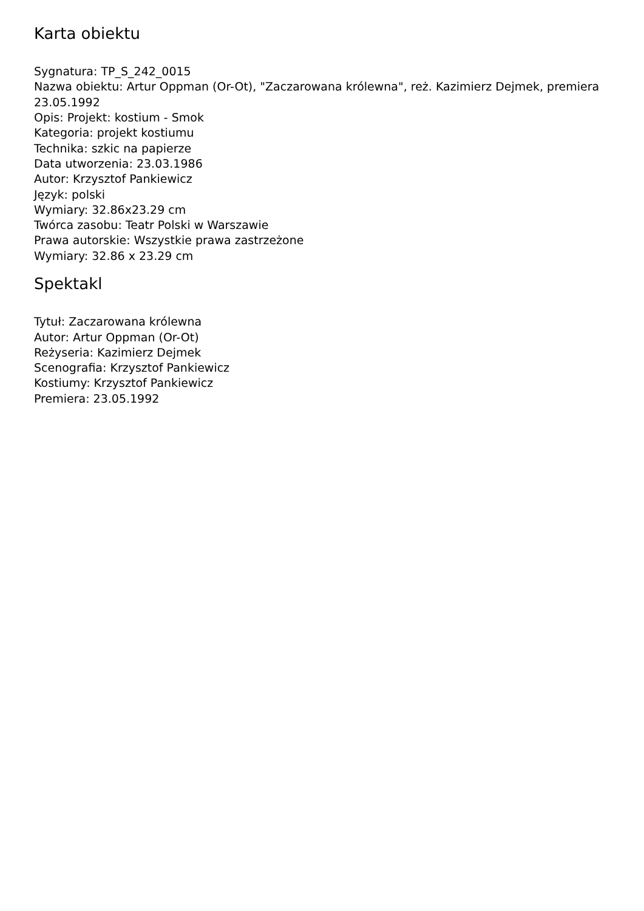Karta obiektu
Sygnatura: TP_S_242_0015
Nazwa obiektu: Artur Oppman (Or-Ot), "Zaczarowana królewna", reż. Kazimierz Dejmek, premiera 23.05.1992
Opis: Projekt: kostium - Smok
Kategoria: projekt kostiumu
Technika: szkic na papierze
Data utworzenia: 23.03.1986
Autor: Krzysztof Pankiewicz
Język: polski
Wymiary: 32.86x23.29 cm
Twórca zasobu: Teatr Polski w Warszawie
Prawa autorskie: Wszystkie prawa zastrzeżone
Wymiary: 32.86 x 23.29 cm
Spektakl
Tytuł: Zaczarowana królewna
Autor: Artur Oppman (Or-Ot)
Reżyseria: Kazimierz Dejmek
Scenografia: Krzysztof Pankiewicz
Kostiumy: Krzysztof Pankiewicz
Premiera: 23.05.1992